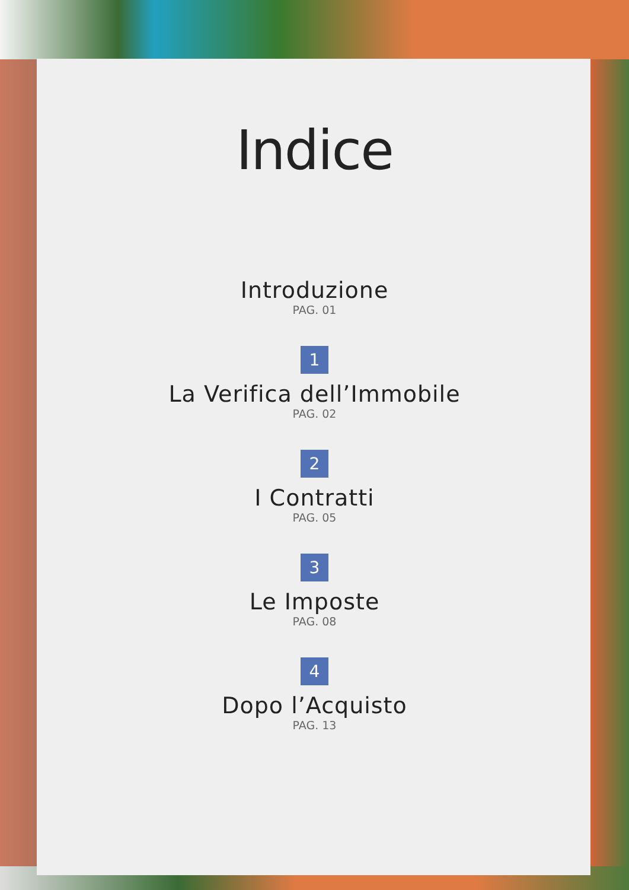Indice
Introduzione
PAG. 01
1
La Verifica dell’Immobile
PAG. 02
2
I Contratti
PAG. 05
3
Le Imposte
PAG. 08
4
Dopo l’Acquisto
PAG. 13